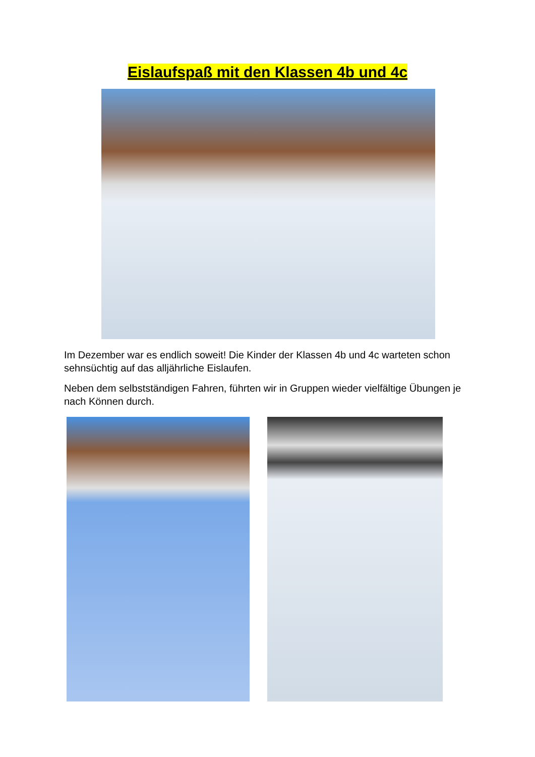Eislaufspaß mit den Klassen 4b und 4c
Im Dezember war es endlich soweit! Die Kinder der Klassen 4b und 4c warteten schon sehnsüchtig auf das alljährliche Eislaufen.
Neben dem selbstständigen Fahren, führten wir in Gruppen wieder vielfältige Übungen je nach Können durch.